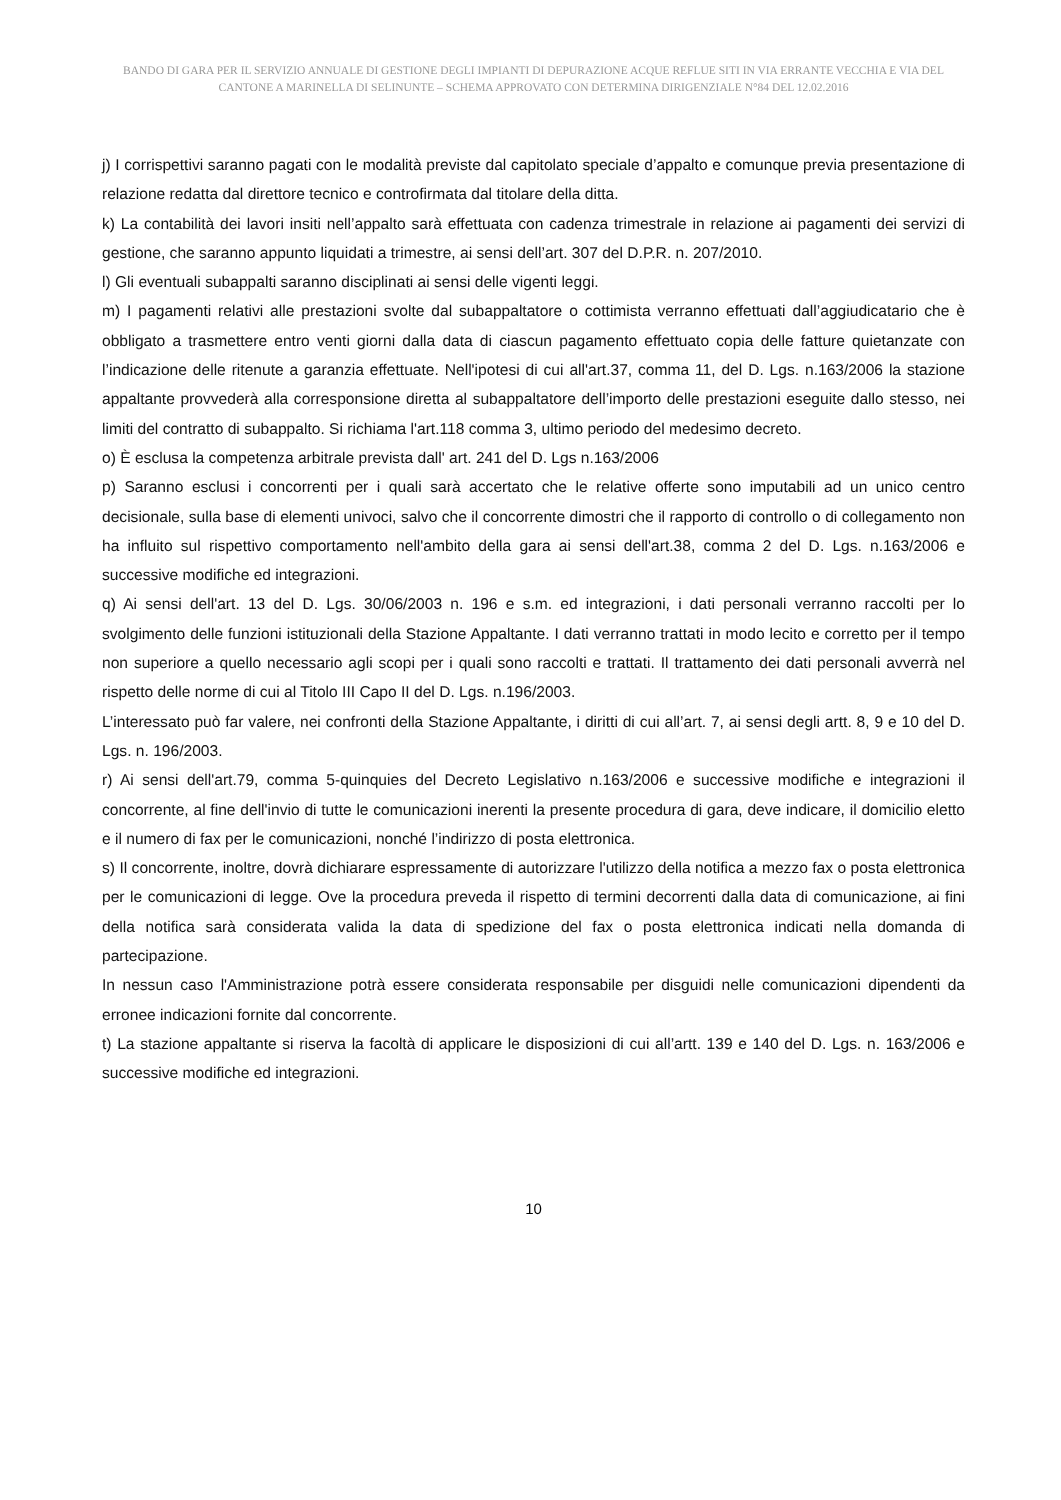BANDO DI GARA PER IL SERVIZIO ANNUALE DI GESTIONE DEGLI IMPIANTI DI DEPURAZIONE ACQUE REFLUE SITI IN VIA ERRANTE VECCHIA E VIA DEL CANTONE A MARINELLA DI SELINUNTE – SCHEMA APPROVATO CON DETERMINA DIRIGENZIALE N°84 DEL 12.02.2016
j) I corrispettivi saranno pagati con le modalità previste dal capitolato speciale d’appalto e comunque previa presentazione di relazione redatta dal direttore tecnico e controfirmata dal titolare della ditta.
k) La contabilità dei lavori insiti nell’appalto sarà effettuata con cadenza trimestrale in relazione ai pagamenti dei servizi di gestione, che saranno appunto liquidati a trimestre, ai sensi dell’art. 307 del D.P.R. n. 207/2010.
l) Gli eventuali subappalti saranno disciplinati ai sensi delle vigenti leggi.
m) I pagamenti relativi alle prestazioni svolte dal subappaltatore o cottimista verranno effettuati dall’aggiudicatario che è obbligato a trasmettere entro venti giorni dalla data di ciascun pagamento effettuato copia delle fatture quietanzate con l’indicazione delle ritenute a garanzia effettuate. Nell'ipotesi di cui all'art.37, comma 11, del D. Lgs. n.163/2006 la stazione appaltante provvederà alla corresponsione diretta al subappaltatore dell’importo delle prestazioni eseguite dallo stesso, nei limiti del contratto di subappalto. Si richiama l'art.118 comma 3, ultimo periodo del medesimo decreto.
o) È esclusa la competenza arbitrale prevista dall' art. 241 del D. Lgs n.163/2006
p) Saranno esclusi i concorrenti per i quali sarà accertato che le relative offerte sono imputabili ad un unico centro decisionale, sulla base di elementi univoci, salvo che il concorrente dimostri che il rapporto di controllo o di collegamento non ha influito sul rispettivo comportamento nell'ambito della gara ai sensi dell'art.38, comma 2 del D. Lgs. n.163/2006 e successive modifiche ed integrazioni.
q) Ai sensi dell'art. 13 del D. Lgs. 30/06/2003 n. 196 e s.m. ed integrazioni, i dati personali verranno raccolti per lo svolgimento delle funzioni istituzionali della Stazione Appaltante. I dati verranno trattati in modo lecito e corretto per il tempo non superiore a quello necessario agli scopi per i quali sono raccolti e trattati. Il trattamento dei dati personali avverrà nel rispetto delle norme di cui al Titolo III Capo II del D. Lgs. n.196/2003.
L’interessato può far valere, nei confronti della Stazione Appaltante, i diritti di cui all’art. 7, ai sensi degli artt. 8, 9 e 10 del D. Lgs. n. 196/2003.
r) Ai sensi dell'art.79, comma 5-quinquies del Decreto Legislativo n.163/2006 e successive modifiche e integrazioni il concorrente, al fine dell'invio di tutte le comunicazioni inerenti la presente procedura di gara, deve indicare, il domicilio eletto e il numero di fax per le comunicazioni, nonché l’indirizzo di posta elettronica.
s) Il concorrente, inoltre, dovrà dichiarare espressamente di autorizzare l'utilizzo della notifica a mezzo fax o posta elettronica per le comunicazioni di legge. Ove la procedura preveda il rispetto di termini decorrenti dalla data di comunicazione, ai fini della notifica sarà considerata valida la data di spedizione del fax o posta elettronica indicati nella domanda di partecipazione.
In nessun caso l'Amministrazione potrà essere considerata responsabile per disguidi nelle comunicazioni dipendenti da erronee indicazioni fornite dal concorrente.
t) La stazione appaltante si riserva la facoltà di applicare le disposizioni di cui all’artt. 139 e 140 del D. Lgs. n. 163/2006 e successive modifiche ed integrazioni.
10